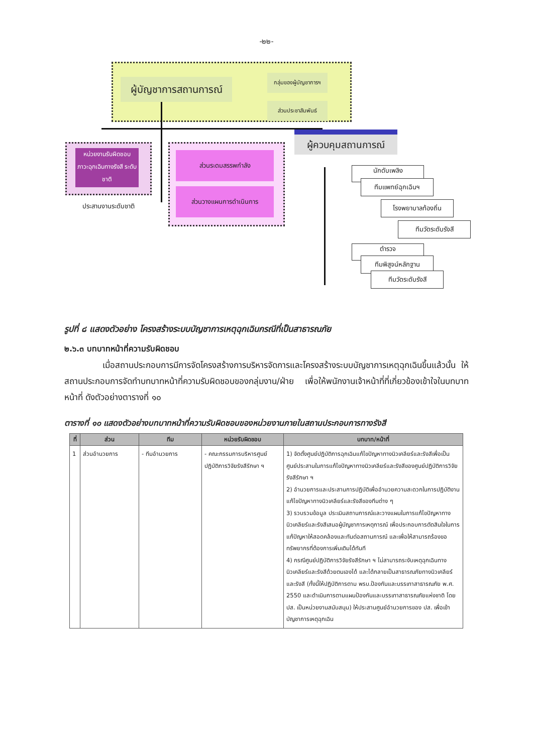-๒๒-
ผู้บัญชาการสถานการณ์
กลุ่มของผู้บัญชาการฯ
ส่วนประชาสัมพันธ์
หน่วยงานรับผิดชอบ ภาวะฉุกเฉินทางรังสี ระดับชาติ
ประสานงานระดับชาติ
ส่วนระดมสรรพกำลัง
ส่วนวางแผนการดำเนินการ
ผู้ควบคุมสถานการณ์
นักดับเพลิง
ทีมแพทย์ฉุกเฉินฯ
โรงพยาบาลท้องถิ่น
ทีมวัดระดับรังสี
ตำรวจ
ทีมพิสูจน์หลักฐาน
ทีมวัดระดับรังสี
รูปที่ ๘ แสดงตัวอย่าง โครงสร้างระบบบัญชาการเหตุฉุกเฉินกรณีที่เป็นสาธารณภัย
๒.๖.๓ บทบาทหน้าที่ความรับผิดชอบ
เมื่อสถานประกอบการมีการจัดโครงสร้างการบริหารจัดการและโครงสร้างระบบบัญชาการเหตุฉุกเฉินขึ้นแล้วนั้น ให้สถานประกอบการจัดทำบทบาทหน้าที่ความรับผิดชอบของกลุ่มงาน/ฝ่าย เพื่อให้พนักงานเจ้าหน้าที่ที่เกี่ยวข้องเข้าใจในบทบาทหน้าที่ ดังตัวอย่างตารางที่ ๑๐
ตารางที่ ๑๐ แสดงตัวอย่างบทบาทหน้าที่ความรับผิดชอบของหน่วยงานภายในสถานประกอบการทางรังสี
| ที่ | ส่วน | ทีม | หน่วยรับผิดชอบ | บทบาท/หน้าที่ |
| --- | --- | --- | --- | --- |
| 1 | ส่วนอำนวยการ | - ทีมอำนวยการ | - คณะกรรมการบริหารศูนย์ปฏิบัติการวิจัยรังสีรักษา ฯ | 1) จัดตั้งศูนย์ปฏิบัติการฉุกเฉินแก้ไขปัญหาทางนิวเคลียร์และรังสีเพื่อเป็นศูนย์ประสานในการแก้ไขปัญหาทางนิวเคลียร์และรังสีของศูนย์ปฏิบัติการวิจัยรังสีรักษา ฯ 2) อำนวยการและประสานการปฏิบัติเพื่ออำนวยความสะดวกในการปฏิบัติงานแก้ไขปัญหาทางนิวเคลียร์และรังสีของทีมต่าง ๆ 3) รวบรวมข้อมูล ประเมินสถานการณ์และวางแผนในการแก้ไขปัญหาทางนิวเคลียร์และรังสีเสนอผู้บัญชาการเหตุการณ์ เพื่อประกอบการตัดสินใจในการแก้ปัญหาให้สอดคล้องและทันต่อสถานการณ์ และเพื่อให้สามารถร้องขอทรัพยากรที่ต้องการเพิ่มเติมได้ทันที 4) กรณีศูนย์ปฏิบัติการวิจัยรังสีรักษา ฯ ไม่สามารถระงับเหตุฉุกเฉินทางนิวเคลียร์และรังสีด้วยตนเองได้ และได้กลายเป็นสาธารณภัยทางนิวเคลียร์และรังสี (ทั้งนี้ให้ปฏิบัติการตาม พรบ.ป้องกันและบรรเทาสาธารณภัย พ.ศ. 2550 และดำเนินการตามแผนป้องกันและบรรเทาสาธารณภัยแห่งชาติ โดย ปส. เป็นหน่วยงานสนับสนุน) ให้ประสานศูนย์อำนวยการของ ปส. เพื่อเข้าบัญชาการเหตุฉุกเฉิน |